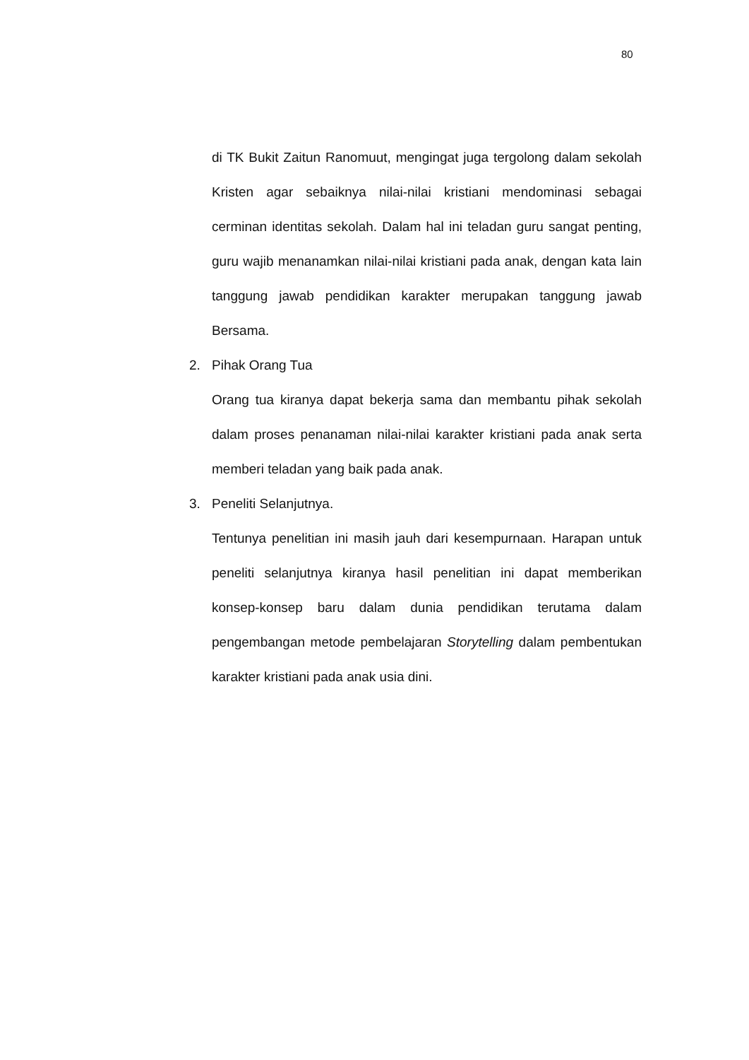80
di TK Bukit Zaitun Ranomuut, mengingat juga tergolong dalam sekolah Kristen agar sebaiknya nilai-nilai kristiani mendominasi sebagai cerminan identitas sekolah. Dalam hal ini teladan guru sangat penting, guru wajib menanamkan nilai-nilai kristiani pada anak, dengan kata lain tanggung jawab pendidikan karakter merupakan tanggung jawab Bersama.
2. Pihak Orang Tua
Orang tua kiranya dapat bekerja sama dan membantu pihak sekolah dalam proses penanaman nilai-nilai karakter kristiani pada anak serta memberi teladan yang baik pada anak.
3. Peneliti Selanjutnya.
Tentunya penelitian ini masih jauh dari kesempurnaan. Harapan untuk peneliti selanjutnya kiranya hasil penelitian ini dapat memberikan konsep-konsep baru dalam dunia pendidikan terutama dalam pengembangan metode pembelajaran Storytelling dalam pembentukan karakter kristiani pada anak usia dini.